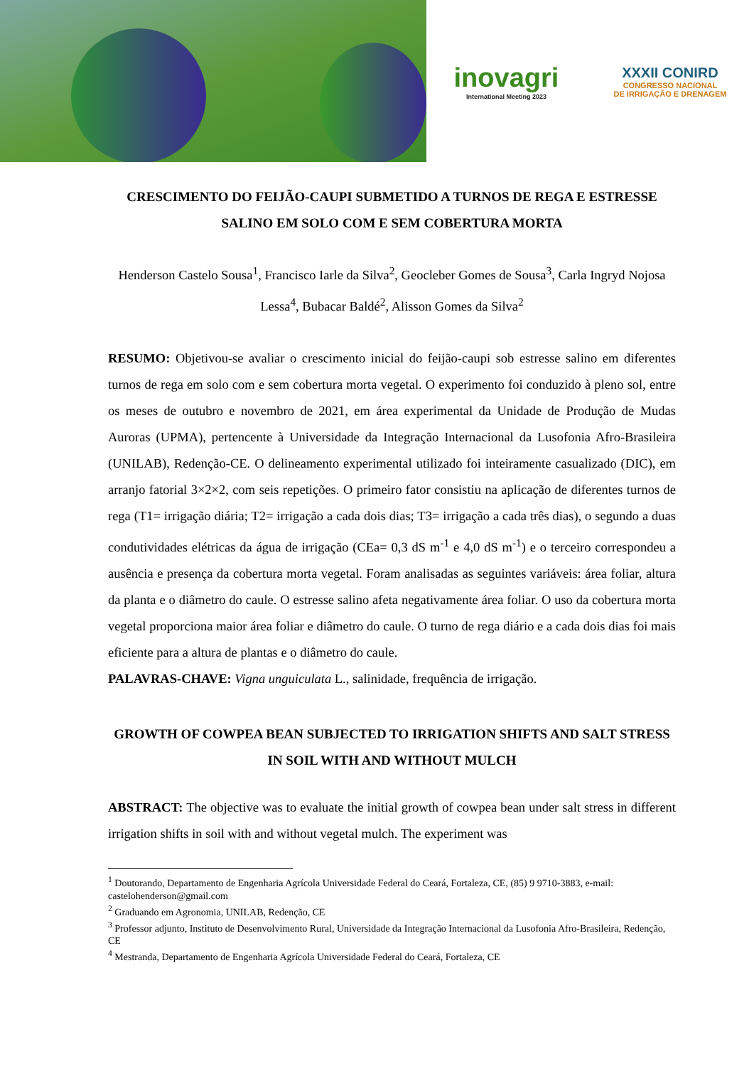inovagri
International Meeting 2023
XXXII CONIRD
CONGRESSO NACIONAL
DE IRRIGAÇÃO E DRENAGEM
CRESCIMENTO DO FEIJÃO-CAUPI SUBMETIDO A TURNOS DE REGA E ESTRESSE SALINO EM SOLO COM E SEM COBERTURA MORTA
Henderson Castelo Sousa<sup>1</sup>, Francisco Iarle da Silva<sup>2</sup>, Geocleber Gomes de Sousa<sup>3</sup>, Carla Ingryd Nojosa Lessa<sup>4</sup>, Bubacar Baldé<sup>2</sup>, Alisson Gomes da Silva<sup>2</sup>
RESUMO: Objetivou-se avaliar o crescimento inicial do feijão-caupi sob estresse salino em diferentes turnos de rega em solo com e sem cobertura morta vegetal. O experimento foi conduzido à pleno sol, entre os meses de outubro e novembro de 2021, em área experimental da Unidade de Produção de Mudas Auroras (UPMA), pertencente à Universidade da Integração Internacional da Lusofonia Afro-Brasileira (UNILAB), Redenção-CE. O delineamento experimental utilizado foi inteiramente casualizado (DIC), em arranjo fatorial 3×2×2, com seis repetições. O primeiro fator consistiu na aplicação de diferentes turnos de rega (T1= irrigação diária; T2= irrigação a cada dois dias; T3= irrigação a cada três dias), o segundo a duas condutividades elétricas da água de irrigação (CEa= 0,3 dS m<sup>-1</sup> e 4,0 dS m<sup>-1</sup>) e o terceiro correspondeu a ausência e presença da cobertura morta vegetal. Foram analisadas as seguintes variáveis: área foliar, altura da planta e o diâmetro do caule. O estresse salino afeta negativamente área foliar. O uso da cobertura morta vegetal proporciona maior área foliar e diâmetro do caule. O turno de rega diário e a cada dois dias foi mais eficiente para a altura de plantas e o diâmetro do caule.
PALAVRAS-CHAVE: Vigna unguiculata L., salinidade, frequência de irrigação.
GROWTH OF COWPEA BEAN SUBJECTED TO IRRIGATION SHIFTS AND SALT STRESS IN SOIL WITH AND WITHOUT MULCH
ABSTRACT: The objective was to evaluate the initial growth of cowpea bean under salt stress in different irrigation shifts in soil with and without vegetal mulch. The experiment was
<sup>1</sup> Doutorando, Departamento de Engenharia Agrícola Universidade Federal do Ceará, Fortaleza, CE, (85) 9 9710-3883, e-mail: castelohenderson@gmail.com
<sup>2</sup> Graduando em Agronomia, UNILAB, Redenção, CE
<sup>3</sup> Professor adjunto, Instituto de Desenvolvimento Rural, Universidade da Integração Internacional da Lusofonia Afro-Brasileira, Redenção, CE
<sup>4</sup> Mestranda, Departamento de Engenharia Agrícola Universidade Federal do Ceará, Fortaleza, CE